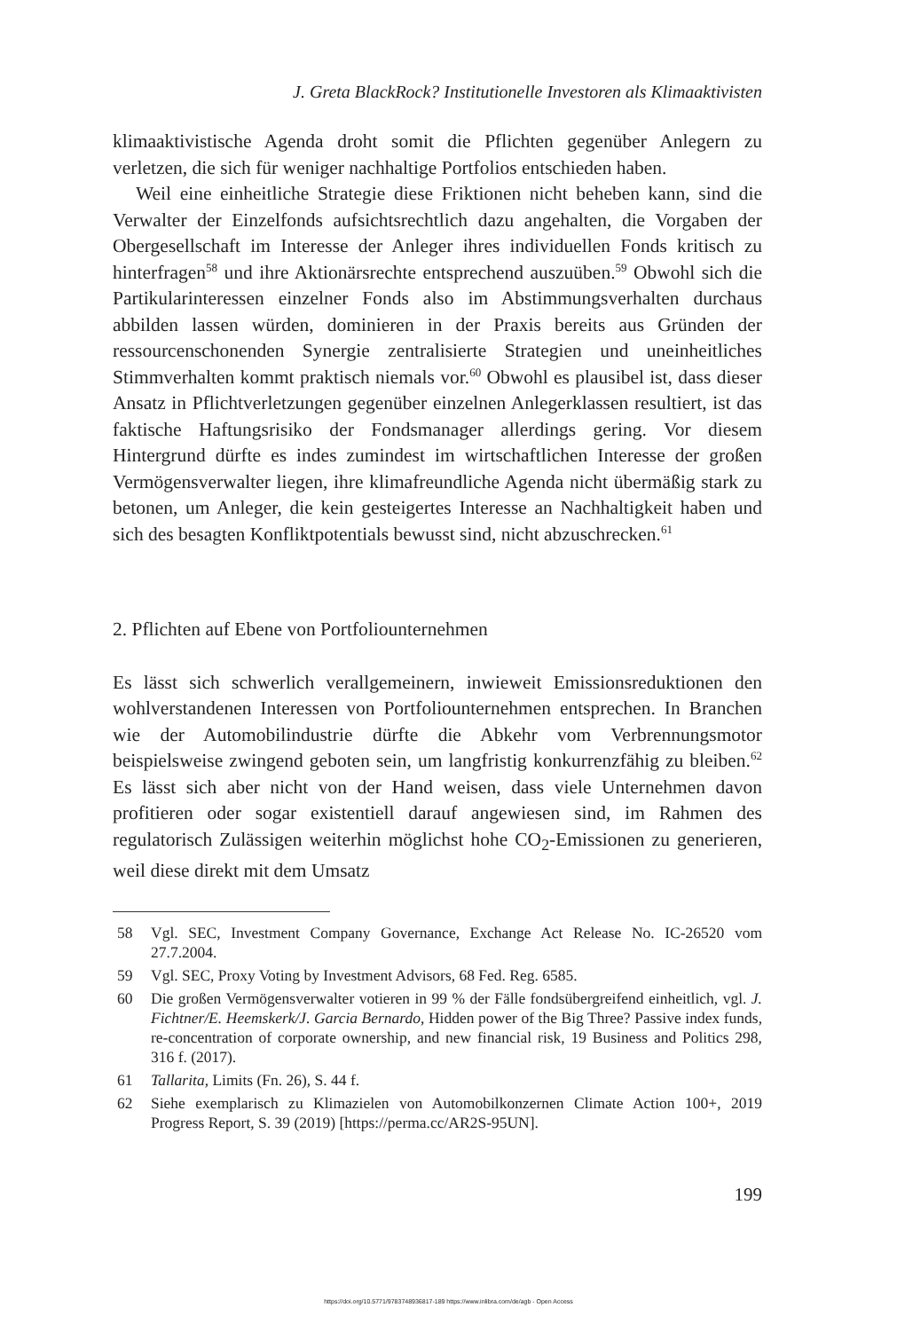J. Greta BlackRock? Institutionelle Investoren als Klimaaktivisten
klimaaktivistische Agenda droht somit die Pflichten gegenüber Anlegern zu verletzen, die sich für weniger nachhaltige Portfolios entschieden haben.
Weil eine einheitliche Strategie diese Friktionen nicht beheben kann, sind die Verwalter der Einzelfonds aufsichtsrechtlich dazu angehalten, die Vorgaben der Obergesellschaft im Interesse der Anleger ihres individuellen Fonds kritisch zu hinterfragen<sup>58</sup> und ihre Aktionärsrechte entsprechend auszuüben.<sup>59</sup> Obwohl sich die Partikularinteressen einzelner Fonds also im Abstimmungsverhalten durchaus abbilden lassen würden, dominieren in der Praxis bereits aus Gründen der ressourcenschonenden Synergie zentralisierte Strategien und uneinheitliches Stimmverhalten kommt praktisch niemals vor.<sup>60</sup> Obwohl es plausibel ist, dass dieser Ansatz in Pflichtverletzungen gegenüber einzelnen Anlegerklassen resultiert, ist das faktische Haftungsrisiko der Fondsmanager allerdings gering. Vor diesem Hintergrund dürfte es indes zumindest im wirtschaftlichen Interesse der großen Vermögensverwalter liegen, ihre klimafreundliche Agenda nicht übermäßig stark zu betonen, um Anleger, die kein gesteigertes Interesse an Nachhaltigkeit haben und sich des besagten Konfliktpotentials bewusst sind, nicht abzuschrecken.<sup>61</sup>
2. Pflichten auf Ebene von Portfoliounternehmen
Es lässt sich schwerlich verallgemeinern, inwieweit Emissionsreduktionen den wohlverstandenen Interessen von Portfoliounternehmen entsprechen. In Branchen wie der Automobilindustrie dürfte die Abkehr vom Verbrennungsmotor beispielsweise zwingend geboten sein, um langfristig konkurrenzfähig zu bleiben.<sup>62</sup> Es lässt sich aber nicht von der Hand weisen, dass viele Unternehmen davon profitieren oder sogar existentiell darauf angewiesen sind, im Rahmen des regulatorisch Zulässigen weiterhin möglichst hohe CO<sub>2</sub>-Emissionen zu generieren, weil diese direkt mit dem Umsatz
58 Vgl. SEC, Investment Company Governance, Exchange Act Release No. IC-26520 vom 27.7.2004.
59 Vgl. SEC, Proxy Voting by Investment Advisors, 68 Fed. Reg. 6585.
60 Die großen Vermögensverwalter votieren in 99 % der Fälle fondsübergreifend einheitlich, vgl. J. Fichtner/E. Heemskerk/J. Garcia Bernardo, Hidden power of the Big Three? Passive index funds, re-concentration of corporate ownership, and new financial risk, 19 Business and Politics 298, 316 f. (2017).
61 Tallarita, Limits (Fn. 26), S. 44 f.
62 Siehe exemplarisch zu Klimazielen von Automobilkonzernen Climate Action 100+, 2019 Progress Report, S. 39 (2019) [https://perma.cc/AR2S-95UN].
199
https://doi.org/10.5771/9783748936817-189 https://www.inlibra.com/de/agb - Open Access